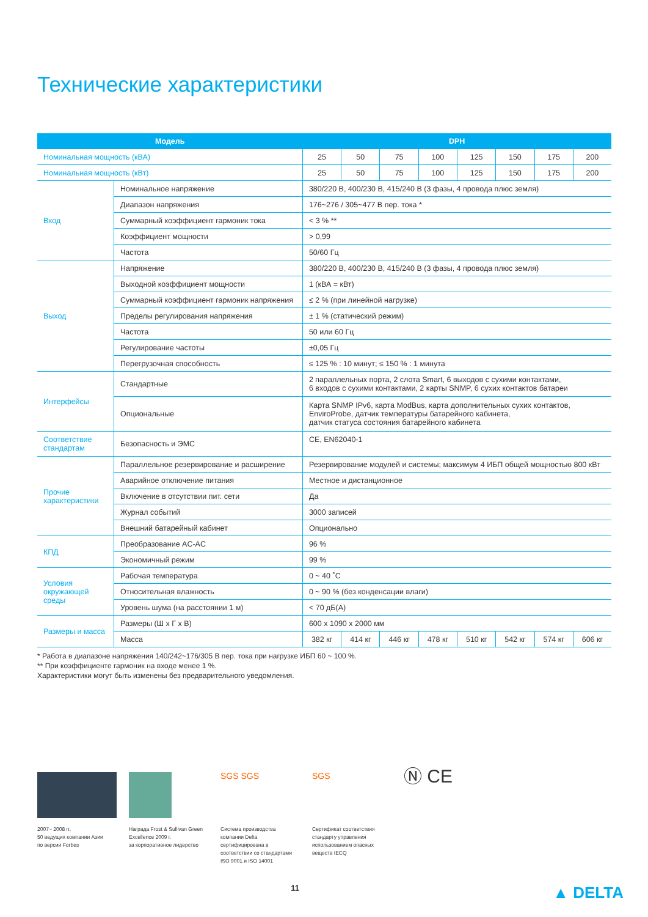Технические характеристики
| Модель | | DPH | | | | | | | |
| --- | --- | --- | --- | --- | --- | --- | --- | --- | --- |
| Номинальная мощность (кВА) | | 25 | 50 | 75 | 100 | 125 | 150 | 175 | 200 |
| Номинальная мощность (кВт) | | 25 | 50 | 75 | 100 | 125 | 150 | 175 | 200 |
| Вход | Номинальное напряжение | 380/220 В, 400/230 В, 415/240 В (3 фазы, 4 провода плюс земля) | | | | | | | |
| | Диапазон напряжения | 176~276 / 305~477 В пер. тока * | | | | | | | |
| | Суммарный коэффициент гармоник тока | < 3 % ** | | | | | | | |
| | Коэффициент мощности | > 0,99 | | | | | | | |
| | Частота | 50/60 Гц | | | | | | | |
| Выход | Напряжение | 380/220 В, 400/230 В, 415/240 В (3 фазы, 4 провода плюс земля) | | | | | | | |
| | Выходной коэффициент мощности | 1 (кВА = кВт) | | | | | | | |
| | Суммарный коэффициент гармоник напряжения | ≤ 2 % (при линейной нагрузке) | | | | | | | |
| | Пределы регулирования напряжения | ± 1 % (статический режим) | | | | | | | |
| | Частота | 50 или 60 Гц | | | | | | | |
| | Регулирование частоты | ±0,05 Гц | | | | | | | |
| | Перегрузочная способность | ≤ 125 % : 10 минут; ≤ 150 % : 1 минута | | | | | | | |
| Интерфейсы | Стандартные | 2 параллельных порта, 2 слота Smart, 6 выходов с сухими контактами, 6 входов с сухими контактами, 2 карты SNMP, 6 сухих контактов батареи | | | | | | | |
| | Опциональные | Карта SNMP IPv6, карта ModBus, карта дополнительных сухих контактов, EnviroProbe, датчик температуры батарейного кабинета, датчик статуса состояния батарейного кабинета | | | | | | | |
| Соответствие стандартам | Безопасность и ЭМС | CE, EN62040-1 | | | | | | | |
| Прочие характеристики | Параллельное резервирование и расширение | Резервирование модулей и системы; максимум 4 ИБП общей мощностью 800 кВт | | | | | | | |
| | Аварийное отключение питания | Местное и дистанционное | | | | | | | |
| | Включение в отсутствии пит. сети | Да | | | | | | | |
| | Журнал событий | 3000 записей | | | | | | | |
| | Внешний батарейный кабинет | Опционально | | | | | | | |
| КПД | Преобразование AC-AC | 96 % | | | | | | | |
| | Экономичный режим | 99 % | | | | | | | |
| Условия окружающей среды | Рабочая температура | 0 ~ 40 ˚C | | | | | | | |
| | Относительная влажность | 0 ~ 90 % (без конденсации влаги) | | | | | | | |
| | Уровень шума (на расстоянии 1 м) | < 70 дБ(A) | | | | | | | |
| Размеры и масса | Размеры (Ш х Г х В) | 600 x 1090 x 2000 мм | | | | | | | |
| | Масса | 382 кг | 414 кг | 446 кг | 478 кг | 510 кг | 542 кг | 574 кг | 606 кг |
* Работа в диапазоне напряжения 140/242~176/305 В пер. тока при нагрузке ИБП 60 ~ 100 %.
** При коэффициенте гармоник на входе менее 1 %.
Характеристики могут быть изменены без предварительного уведомления.
2007~ 2008 гг.
50 ведущих компании Азии
по версии Forbes
Награда Frost & Sullivan Green Excellence 2009 г.
за корпоративное лидерство
SGS SGS
Система производства компании Delta сертифицирована в соответствии со стандартами ISO 9001 и ISO 14001
SGS
Сертификат соответствия стандарту управления использованием опасных веществ IECQ
Ⓝ CE
11 ▲ DELTA